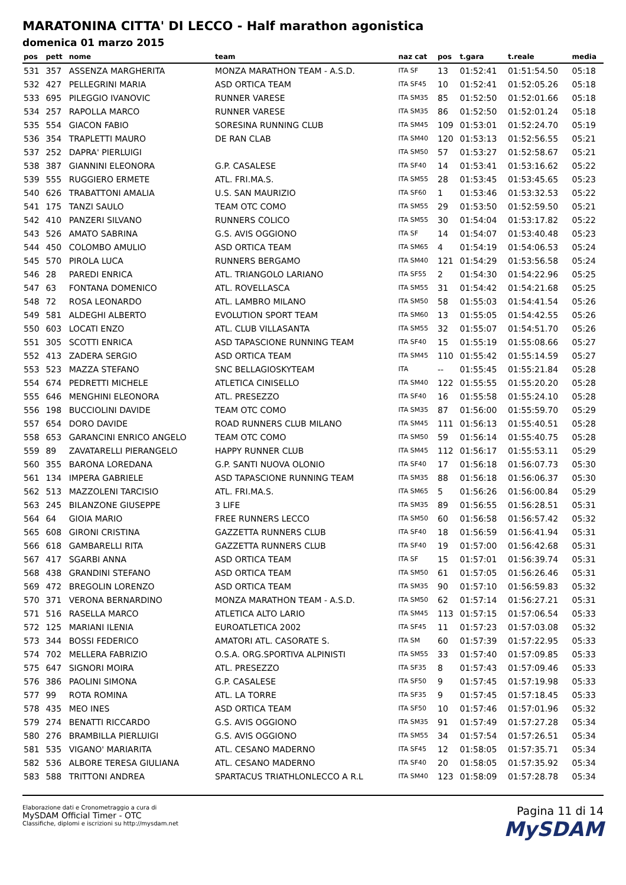MARATONINA CITTA' DI LECCO - Half marathon agonistica
domenica 01 marzo 2015
| pos | pett | nome | team | naz cat | pos | t.gara | t.reale | media |
| --- | --- | --- | --- | --- | --- | --- | --- | --- |
| 531 | 357 | ASSENZA MARGHERITA | MONZA MARATHON TEAM - A.S.D. | ITA SF | 13 | 01:52:41 | 01:51:54.50 | 05:18 |
| 532 | 427 | PELLEGRINI MARIA | ASD ORTICA TEAM | ITA SF45 | 10 | 01:52:41 | 01:52:05.26 | 05:18 |
| 533 | 695 | PILEGGIO IVANOVIC | RUNNER VARESE | ITA SM35 | 85 | 01:52:50 | 01:52:01.66 | 05:18 |
| 534 | 257 | RAPOLLA MARCO | RUNNER VARESE | ITA SM35 | 86 | 01:52:50 | 01:52:01.24 | 05:18 |
| 535 | 554 | GIACON FABIO | SORESINA RUNNING CLUB | ITA SM45 | 109 | 01:53:01 | 01:52:24.70 | 05:19 |
| 536 | 354 | TRAPLETTI MAURO | DE RAN CLAB | ITA SM40 | 120 | 01:53:13 | 01:52:56.55 | 05:21 |
| 537 | 252 | DAPRA' PIERLUIGI | | ITA SM50 | 57 | 01:53:27 | 01:52:58.67 | 05:21 |
| 538 | 387 | GIANNINI ELEONORA | G.P. CASALESE | ITA SF40 | 14 | 01:53:41 | 01:53:16.62 | 05:22 |
| 539 | 555 | RUGGIERO ERMETE | ATL. FRI.MA.S. | ITA SM55 | 28 | 01:53:45 | 01:53:45.65 | 05:23 |
| 540 | 626 | TRABATTONI AMALIA | U.S. SAN MAURIZIO | ITA SF60 | 1 | 01:53:46 | 01:53:32.53 | 05:22 |
| 541 | 175 | TANZI SAULO | TEAM OTC COMO | ITA SM55 | 29 | 01:53:50 | 01:52:59.50 | 05:21 |
| 542 | 410 | PANZERI SILVANO | RUNNERS COLICO | ITA SM55 | 30 | 01:54:04 | 01:53:17.82 | 05:22 |
| 543 | 526 | AMATO SABRINA | G.S. AVIS OGGIONO | ITA SF | 14 | 01:54:07 | 01:53:40.48 | 05:23 |
| 544 | 450 | COLOMBO AMULIO | ASD ORTICA TEAM | ITA SM65 | 4 | 01:54:19 | 01:54:06.53 | 05:24 |
| 545 | 570 | PIROLA LUCA | RUNNERS BERGAMO | ITA SM40 | 121 | 01:54:29 | 01:53:56.58 | 05:24 |
| 546 | 28 | PAREDI ENRICA | ATL. TRIANGOLO LARIANO | ITA SF55 | 2 | 01:54:30 | 01:54:22.96 | 05:25 |
| 547 | 63 | FONTANA DOMENICO | ATL. ROVELLASCA | ITA SM55 | 31 | 01:54:42 | 01:54:21.68 | 05:25 |
| 548 | 72 | ROSA LEONARDO | ATL. LAMBRO MILANO | ITA SM50 | 58 | 01:55:03 | 01:54:41.54 | 05:26 |
| 549 | 581 | ALDEGHI ALBERTO | EVOLUTION SPORT TEAM | ITA SM60 | 13 | 01:55:05 | 01:54:42.55 | 05:26 |
| 550 | 603 | LOCATI ENZO | ATL. CLUB VILLASANTA | ITA SM55 | 32 | 01:55:07 | 01:54:51.70 | 05:26 |
| 551 | 305 | SCOTTI ENRICA | ASD TAPASCIONE RUNNING TEAM | ITA SF40 | 15 | 01:55:19 | 01:55:08.66 | 05:27 |
| 552 | 413 | ZADERA SERGIO | ASD ORTICA TEAM | ITA SM45 | 110 | 01:55:42 | 01:55:14.59 | 05:27 |
| 553 | 523 | MAZZA STEFANO | SNC BELLAGIOSKYTEAM | ITA | -- | 01:55:45 | 01:55:21.84 | 05:28 |
| 554 | 674 | PEDRETTI MICHELE | ATLETICA CINISELLO | ITA SM40 | 122 | 01:55:55 | 01:55:20.20 | 05:28 |
| 555 | 646 | MENGHINI ELEONORA | ATL. PRESEZZO | ITA SF40 | 16 | 01:55:58 | 01:55:24.10 | 05:28 |
| 556 | 198 | BUCCIOLINI DAVIDE | TEAM OTC COMO | ITA SM35 | 87 | 01:56:00 | 01:55:59.70 | 05:29 |
| 557 | 654 | DORO DAVIDE | ROAD RUNNERS CLUB MILANO | ITA SM45 | 111 | 01:56:13 | 01:55:40.51 | 05:28 |
| 558 | 653 | GARANCINI ENRICO ANGELO | TEAM OTC COMO | ITA SM50 | 59 | 01:56:14 | 01:55:40.75 | 05:28 |
| 559 | 89 | ZAVATARELLI PIERANGELO | HAPPY RUNNER CLUB | ITA SM45 | 112 | 01:56:17 | 01:55:53.11 | 05:29 |
| 560 | 355 | BARONA LOREDANA | G.P. SANTI NUOVA OLONIO | ITA SF40 | 17 | 01:56:18 | 01:56:07.73 | 05:30 |
| 561 | 134 | IMPERA GABRIELE | ASD TAPASCIONE RUNNING TEAM | ITA SM35 | 88 | 01:56:18 | 01:56:06.37 | 05:30 |
| 562 | 513 | MAZZOLENI TARCISIO | ATL. FRI.MA.S. | ITA SM65 | 5 | 01:56:26 | 01:56:00.84 | 05:29 |
| 563 | 245 | BILANZONE GIUSEPPE | 3 LIFE | ITA SM35 | 89 | 01:56:55 | 01:56:28.51 | 05:31 |
| 564 | 64 | GIOIA MARIO | FREE RUNNERS LECCO | ITA SM50 | 60 | 01:56:58 | 01:56:57.42 | 05:32 |
| 565 | 608 | GIRONI CRISTINA | GAZZETTA RUNNERS CLUB | ITA SF40 | 18 | 01:56:59 | 01:56:41.94 | 05:31 |
| 566 | 618 | GAMBARELLI RITA | GAZZETTA RUNNERS CLUB | ITA SF40 | 19 | 01:57:00 | 01:56:42.68 | 05:31 |
| 567 | 417 | SGARBI ANNA | ASD ORTICA TEAM | ITA SF | 15 | 01:57:01 | 01:56:39.74 | 05:31 |
| 568 | 438 | GRANDINI STEFANO | ASD ORTICA TEAM | ITA SM50 | 61 | 01:57:05 | 01:56:26.46 | 05:31 |
| 569 | 472 | BREGOLIN LORENZO | ASD ORTICA TEAM | ITA SM35 | 90 | 01:57:10 | 01:56:59.83 | 05:32 |
| 570 | 371 | VERONA BERNARDINO | MONZA MARATHON TEAM - A.S.D. | ITA SM50 | 62 | 01:57:14 | 01:56:27.21 | 05:31 |
| 571 | 516 | RASELLA MARCO | ATLETICA ALTO LARIO | ITA SM45 | 113 | 01:57:15 | 01:57:06.54 | 05:33 |
| 572 | 125 | MARIANI ILENIA | EUROATLETICA 2002 | ITA SF45 | 11 | 01:57:23 | 01:57:03.08 | 05:32 |
| 573 | 344 | BOSSI FEDERICO | AMATORI ATL. CASORATE S. | ITA SM | 60 | 01:57:39 | 01:57:22.95 | 05:33 |
| 574 | 702 | MELLERA FABRIZIO | O.S.A. ORG.SPORTIVA ALPINISTI | ITA SM55 | 33 | 01:57:40 | 01:57:09.85 | 05:33 |
| 575 | 647 | SIGNORI MOIRA | ATL. PRESEZZO | ITA SF35 | 8 | 01:57:43 | 01:57:09.46 | 05:33 |
| 576 | 386 | PAOLINI SIMONA | G.P. CASALESE | ITA SF50 | 9 | 01:57:45 | 01:57:19.98 | 05:33 |
| 577 | 99 | ROTA ROMINA | ATL. LA TORRE | ITA SF35 | 9 | 01:57:45 | 01:57:18.45 | 05:33 |
| 578 | 435 | MEO INES | ASD ORTICA TEAM | ITA SF50 | 10 | 01:57:46 | 01:57:01.96 | 05:32 |
| 579 | 274 | BENATTI RICCARDO | G.S. AVIS OGGIONO | ITA SM35 | 91 | 01:57:49 | 01:57:27.28 | 05:34 |
| 580 | 276 | BRAMBILLA PIERLUIGI | G.S. AVIS OGGIONO | ITA SM55 | 34 | 01:57:54 | 01:57:26.51 | 05:34 |
| 581 | 535 | VIGANO' MARIARITA | ATL. CESANO MADERNO | ITA SF45 | 12 | 01:58:05 | 01:57:35.71 | 05:34 |
| 582 | 536 | ALBORE TERESA GIULIANA | ATL. CESANO MADERNO | ITA SF40 | 20 | 01:58:05 | 01:57:35.92 | 05:34 |
| 583 | 588 | TRITTONI ANDREA | SPARTACUS TRIATHLONLECCO A R.L | ITA SM40 | 123 | 01:58:09 | 01:57:28.78 | 05:34 |
Elaborazione dati e Cronometraggio a cura di
MySDAM Official Timer - OTC
Classifiche, diplomi e iscrizioni su http://mysdam.net
Pagina 11 di 14
MySDAM